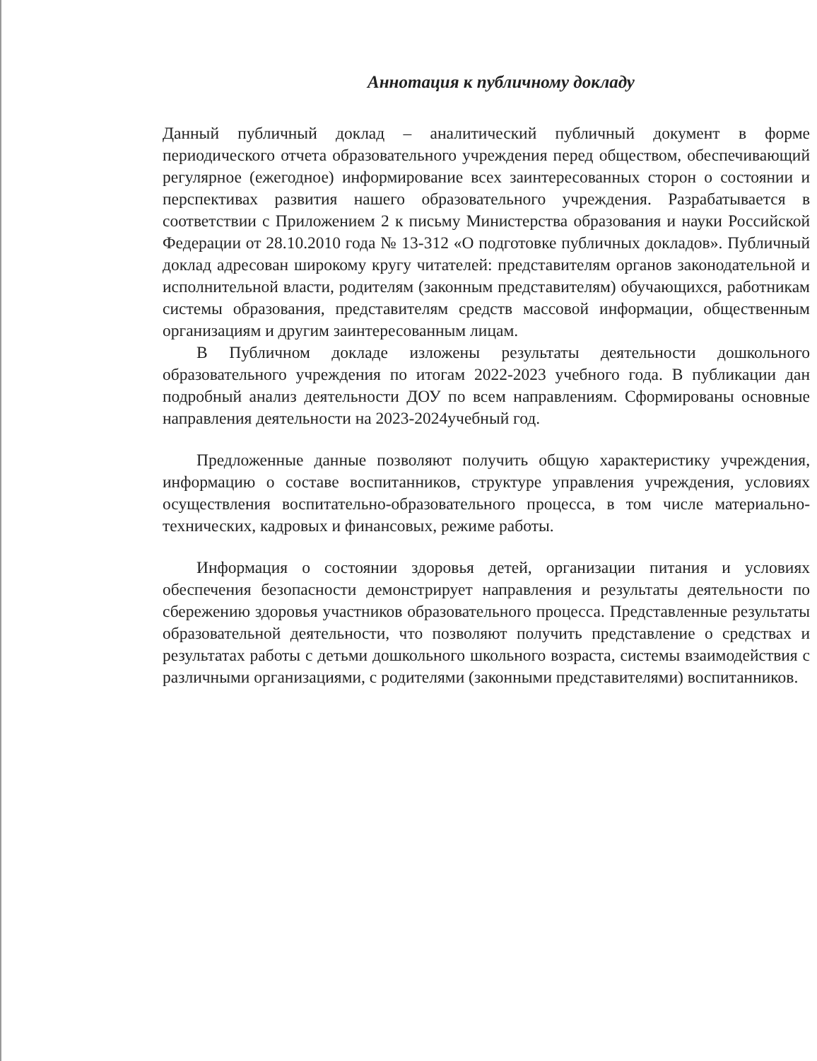Аннотация к публичному докладу
Данный публичный доклад – аналитический публичный документ в форме периодического отчета образовательного учреждения перед обществом, обеспечивающий регулярное (ежегодное) информирование всех заинтересованных сторон о состоянии и перспективах развития нашего образовательного учреждения. Разрабатывается в соответствии с Приложением 2 к письму Министерства образования и науки Российской Федерации от 28.10.2010 года № 13-312 «О подготовке публичных докладов». Публичный доклад адресован широкому кругу читателей: представителям органов законодательной и исполнительной власти, родителям (законным представителям) обучающихся, работникам системы образования, представителям средств массовой информации, общественным организациям и другим заинтересованным лицам.
В Публичном докладе изложены результаты деятельности дошкольного образовательного учреждения по итогам 2022-2023 учебного года. В публикации дан подробный анализ деятельности ДОУ по всем направлениям. Сформированы основные направления деятельности на 2023-2024учебный год.
Предложенные данные позволяют получить общую характеристику учреждения, информацию о составе воспитанников, структуре управления учреждения, условиях осуществления воспитательно-образовательного процесса, в том числе материально-технических, кадровых и финансовых, режиме работы.
Информация о состоянии здоровья детей, организации питания и условиях обеспечения безопасности демонстрирует направления и результаты деятельности по сбережению здоровья участников образовательного процесса. Представленные результаты образовательной деятельности, что позволяют получить представление о средствах и результатах работы с детьми дошкольного школьного возраста, системы взаимодействия с различными организациями, с родителями (законными представителями) воспитанников.